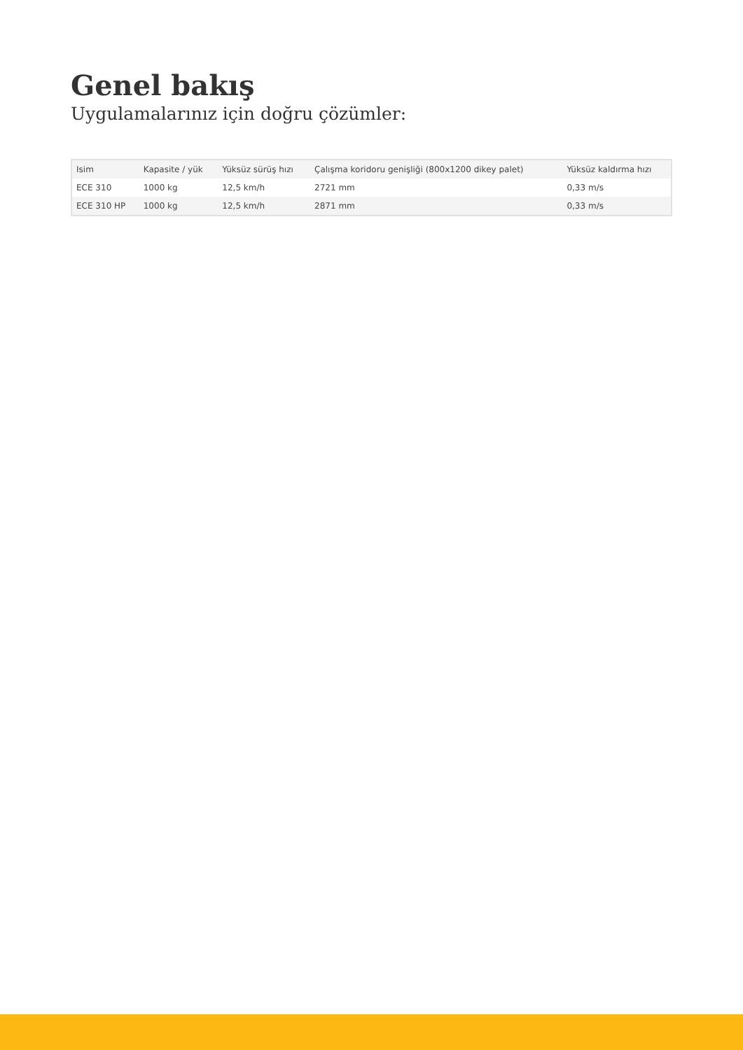Genel bakış
Uygulamalarınız için doğru çözümler:
| Isim | Kapasite / yük | Yüksüz sürüş hızı | Çalışma koridoru genişliği (800x1200 dikey palet) | Yüksüz kaldırma hızı |
| --- | --- | --- | --- | --- |
| ECE 310 | 1000 kg | 12,5 km/h | 2721 mm | 0,33 m/s |
| ECE 310 HP | 1000 kg | 12,5 km/h | 2871 mm | 0,33 m/s |